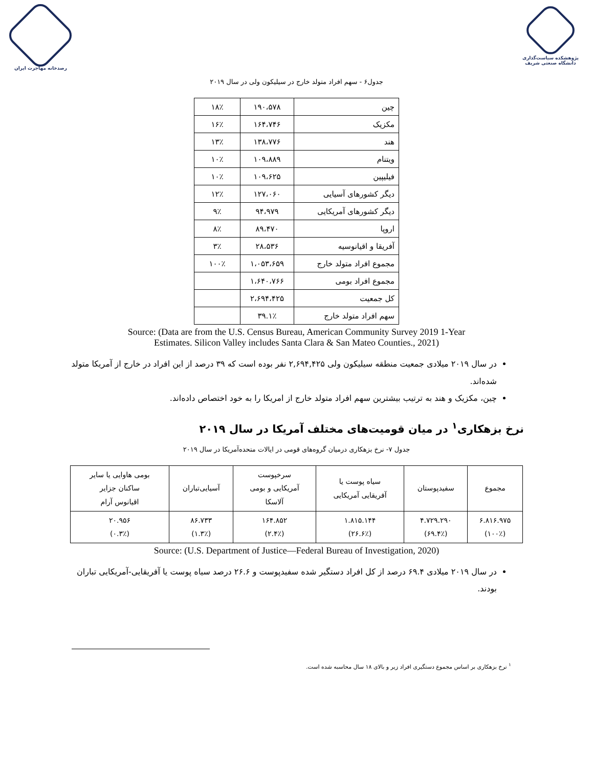رصدخانه مهاجرت ایران پژوهشکده سیاست‌گذاری
دانشگاه صنعتی شریف
جدول۶ - سهم افراد متولد خارج در سیلیکون ولی در سال ۲۰۱۹
| چین | ۱۹۰،۵۷۸ | ۱۸٪ |
| مکزیک | ۱۶۴،۷۴۶ | ۱۶٪ |
| هند | ۱۳۸،۷۷۶ | ۱۳٪ |
| ویتنام | ۱۰۹،۸۸۹ | ۱۰٪ |
| فیلیپین | ۱۰۹،۶۲۵ | ۱۰٪ |
| دیگر کشورهای آسیایی | ۱۲۷،۰۶۰ | ۱۲٪ |
| دیگر کشورهای آمریکایی | ۹۴،۹۷۹ | ۹٪ |
| اروپا | ۸۹،۴۷۰ | ۸٪ |
| آفریقا و اقیانوسیه | ۲۸،۵۳۶ | ۳٪ |
| مجموع افراد متولد خارج | ۱،۰۵۳،۶۵۹ | ۱۰۰٪ |
| مجموع افراد بومی | ۱،۶۴۰،۷۶۶ | |
| کل جمعیت | ۲،۶۹۴،۴۲۵ | |
| سهم افراد متولد خارج | ۳۹.۱٪ | |
Source: (Data are from the U.S. Census Bureau, American Community Survey 2019 1-Year
Estimates. Silicon Valley includes Santa Clara & San Mateo Counties., 2021)
در سال ۲۰۱۹ میلادی جمعیت منطقه سیلیکون ولی ۲,۶۹۴,۴۲۵ نفر بوده است که ۳۹ درصد از این افراد در خارج از آمریکا متولد شده‌اند.
چین، مکزیک و هند به ترتیب بیشترین سهم افراد متولد خارج از امریکا را به خود اختصاص داده‌اند.
نرخ بزهکاری<sup>۱</sup> در میان قومیت‌های مختلف آمریکا در سال ۲۰۱۹
جدول ۷- نرخ بزهکاری درمیان گروه‌های قومی در ایالات متحده‌آمریکا در سال ۲۰۱۹
| مجموع | سفیدپوستان | سیاه پوست یا آفریقایی آمریکایی | سرخپوست آمریکایی و بومی آلاسکا | آسیایی‌تباران | بومی هاوایی یا سایر ساکنان جزایر اقیانوس آرام |
| --- | --- | --- | --- | --- | --- |
| ۶.۸۱۶.۹۷۵ (۱۰۰٪) | ۴.۷۲۹.۲۹۰ (۶۹.۴٪) | ۱.۸۱۵.۱۴۴ (۲۶.۶٪) | ۱۶۴.۸۵۲ (۲.۴٪) | ۸۶.۷۳۳ (۱.۳٪) | ۲۰.۹۵۶ (۰.۳٪) |
Source: (U.S. Department of Justice—Federal Bureau of Investigation, 2020)
در سال ۲۰۱۹ میلادی ۶۹.۴ درصد از کل افراد دستگیر شده سفیدپوست و ۲۶.۶ درصد سیاه پوست یا آفریقایی-آمریکایی تباران بودند.
<sup>۱</sup> نرخ بزهکاری بر اساس مجموع دستگیری افراد زیر و بالای ۱۸ سال محاسبه شده است.